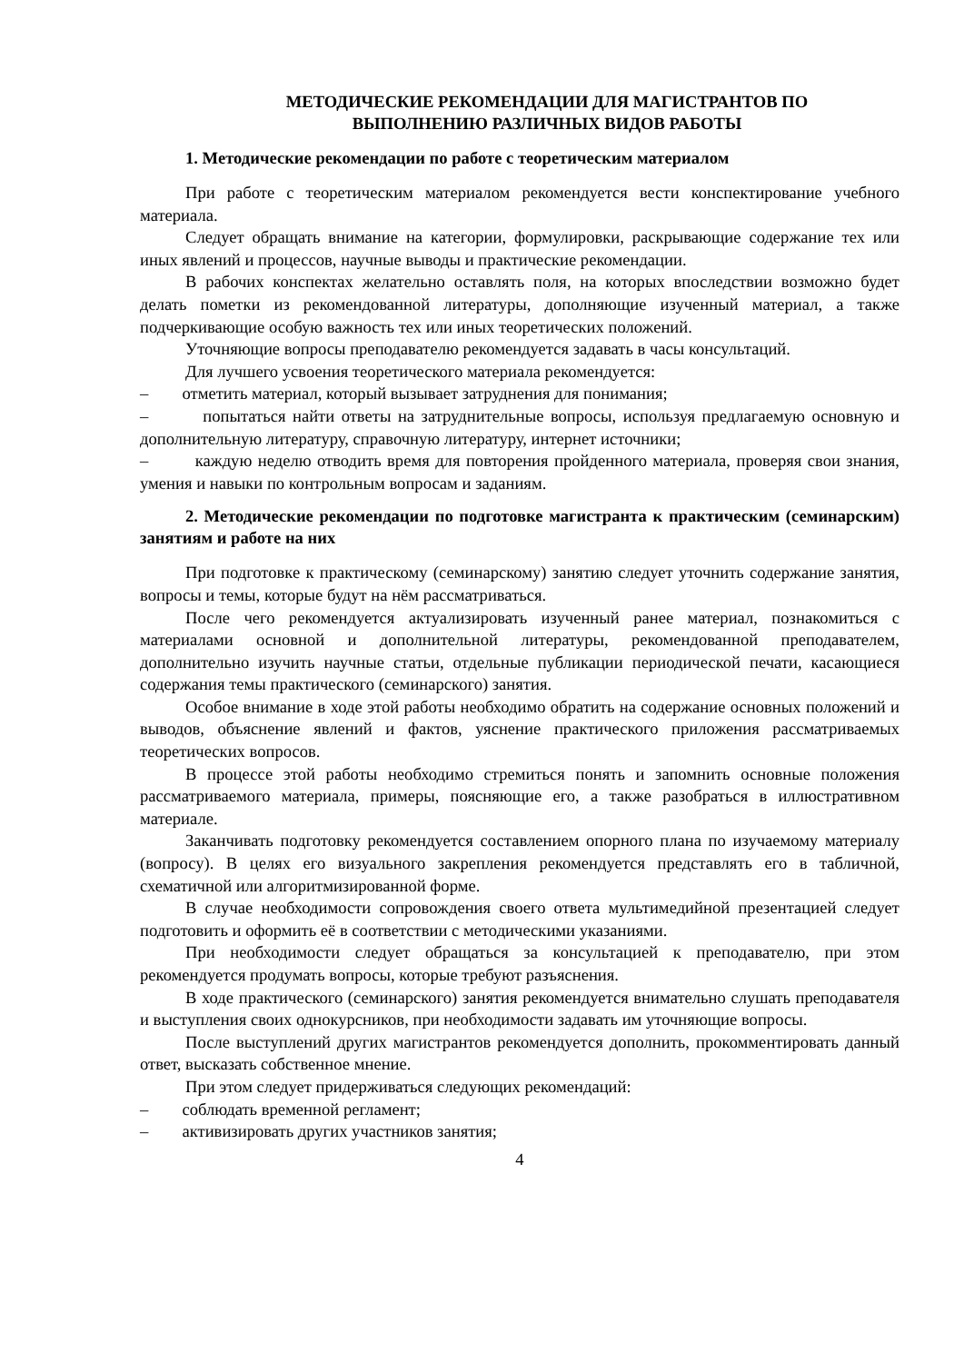МЕТОДИЧЕСКИЕ РЕКОМЕНДАЦИИ ДЛЯ МАГИСТРАНТОВ ПО
ВЫПОЛНЕНИЮ РАЗЛИЧНЫХ ВИДОВ РАБОТЫ
1. Методические рекомендации по работе с теоретическим материалом
При работе с теоретическим материалом рекомендуется вести конспектирование учебного материала.
Следует обращать внимание на категории, формулировки, раскрывающие содержание тех или иных явлений и процессов, научные выводы и практические рекомендации.
В рабочих конспектах желательно оставлять поля, на которых впоследствии возможно будет делать пометки из рекомендованной литературы, дополняющие изученный материал, а также подчеркивающие особую важность тех или иных теоретических положений.
Уточняющие вопросы преподавателю рекомендуется задавать в часы консультаций.
Для лучшего усвоения теоретического материала рекомендуется:
– отметить материал, который вызывает затруднения для понимания;
– попытаться найти ответы на затруднительные вопросы, используя предлагаемую основную и дополнительную литературу, справочную литературу, интернет источники;
– каждую неделю отводить время для повторения пройденного материала, проверяя свои знания, умения и навыки по контрольным вопросам и заданиям.
2. Методические рекомендации по подготовке магистранта к практическим (семинарским) занятиям и работе на них
При подготовке к практическому (семинарскому) занятию следует уточнить содержание занятия, вопросы и темы, которые будут на нём рассматриваться.
После чего рекомендуется актуализировать изученный ранее материал, познакомиться с материалами основной и дополнительной литературы, рекомендованной преподавателем, дополнительно изучить научные статьи, отдельные публикации периодической печати, касающиеся содержания темы практического (семинарского) занятия.
Особое внимание в ходе этой работы необходимо обратить на содержание основных положений и выводов, объяснение явлений и фактов, уяснение практического приложения рассматриваемых теоретических вопросов.
В процессе этой работы необходимо стремиться понять и запомнить основные положения рассматриваемого материала, примеры, поясняющие его, а также разобраться в иллюстративном материале.
Заканчивать подготовку рекомендуется составлением опорного плана по изучаемому материалу (вопросу). В целях его визуального закрепления рекомендуется представлять его в табличной, схематичной или алгоритмизированной форме.
В случае необходимости сопровождения своего ответа мультимедийной презентацией следует подготовить и оформить её в соответствии с методическими указаниями.
При необходимости следует обращаться за консультацией к преподавателю, при этом рекомендуется продумать вопросы, которые требуют разъяснения.
В ходе практического (семинарского) занятия рекомендуется внимательно слушать преподавателя и выступления своих однокурсников, при необходимости задавать им уточняющие вопросы.
После выступлений других магистрантов рекомендуется дополнить, прокомментировать данный ответ, высказать собственное мнение.
При этом следует придерживаться следующих рекомендаций:
– соблюдать временной регламент;
– активизировать других участников занятия;
4